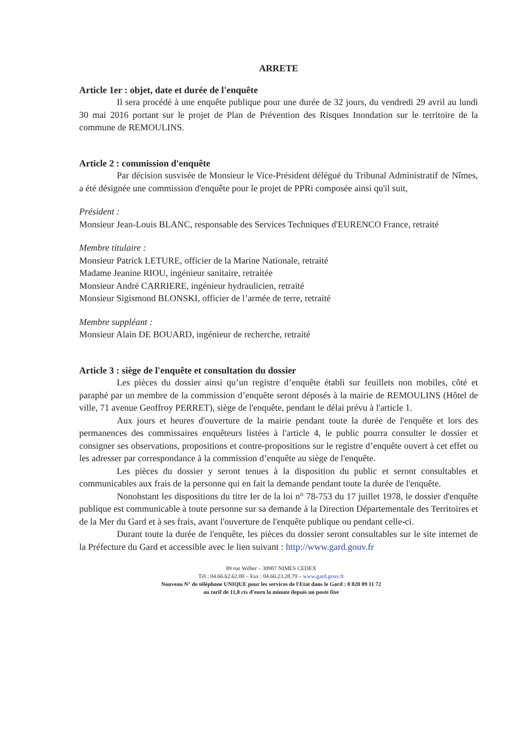ARRETE
Article 1er : objet, date et durée de l'enquête
Il sera procédé à une enquête publique pour une durée de 32 jours, du vendredi 29 avril au lundi 30 mai 2016 portant sur le projet de Plan de Prévention des Risques Inondation sur le territoire de la commune de REMOULINS.
Article 2 : commission d'enquête
Par décision susvisée de Monsieur le Vice-Président délégué du Tribunal Administratif de Nîmes, a été désignée une commission d'enquête pour le projet de PPRi composée ainsi qu'il suit,
Président :
Monsieur Jean-Louis BLANC, responsable des Services Techniques d'EURENCO France, retraité
Membre titulaire :
Monsieur Patrick LETURE, officier de la Marine Nationale, retraité
Madame Jeanine RIOU, ingénieur sanitaire, retraitée
Monsieur André CARRIERE, ingénieur hydraulicien, retraité
Monsieur Sigismond BLONSKI, officier de l’armée de terre, retraité
Membre suppléant :
Monsieur Alain DE BOUARD, ingénieur de recherche, retraité
Article 3 : siège de l'enquête et consultation du dossier
Les pièces du dossier ainsi qu’un registre d’enquête établi sur feuillets non mobiles, côté et paraphé par un membre de la commission d’enquête seront déposés à la mairie de REMOULINS (Hôtel de ville, 71 avenue Geoffroy PERRET), siège de l'enquête, pendant le délai prévu à l'article 1.
Aux jours et heures d'ouverture de la mairie pendant toute la durée de l'enquête et lors des permanences des commissaires enquêteurs listées à l'article 4, le public pourra consulter le dossier et consigner ses observations, propositions et contre-propositions sur le registre d’enquête ouvert à cet effet ou les adresser par correspondance à la commission d’enquête au siège de l'enquête.
Les pièces du dossier y seront tenues à la disposition du public et seront consultables et communicables aux frais de la personne qui en fait la demande pendant toute la durée de l'enquête.
Nonobstant les dispositions du titre Ier de la loi n° 78-753 du 17 juillet 1978, le dossier d'enquête publique est communicable à toute personne sur sa demande à la Direction Départementale des Territoires et de la Mer du Gard et à ses frais, avant l'ouverture de l'enquête publique ou pendant celle-ci.
Durant toute la durée de l'enquête, les pièces du dossier seront consultables sur le site internet de la Préfecture du Gard et accessible avec le lien suivant : http://www.gard.gouv.fr
89 rue Wéber – 30907 NIMES CEDEX
Tél : 04.66.62.62.00 – Fax : 04.66.23.28.79 – www.gard.gouv.fr
Nouveau N° de téléphone UNIQUE pour les services de l'Etat dans le Gard : 0 820 09 11 72
au tarif de 11,8 cts d’euro la minute depuis un poste fixe